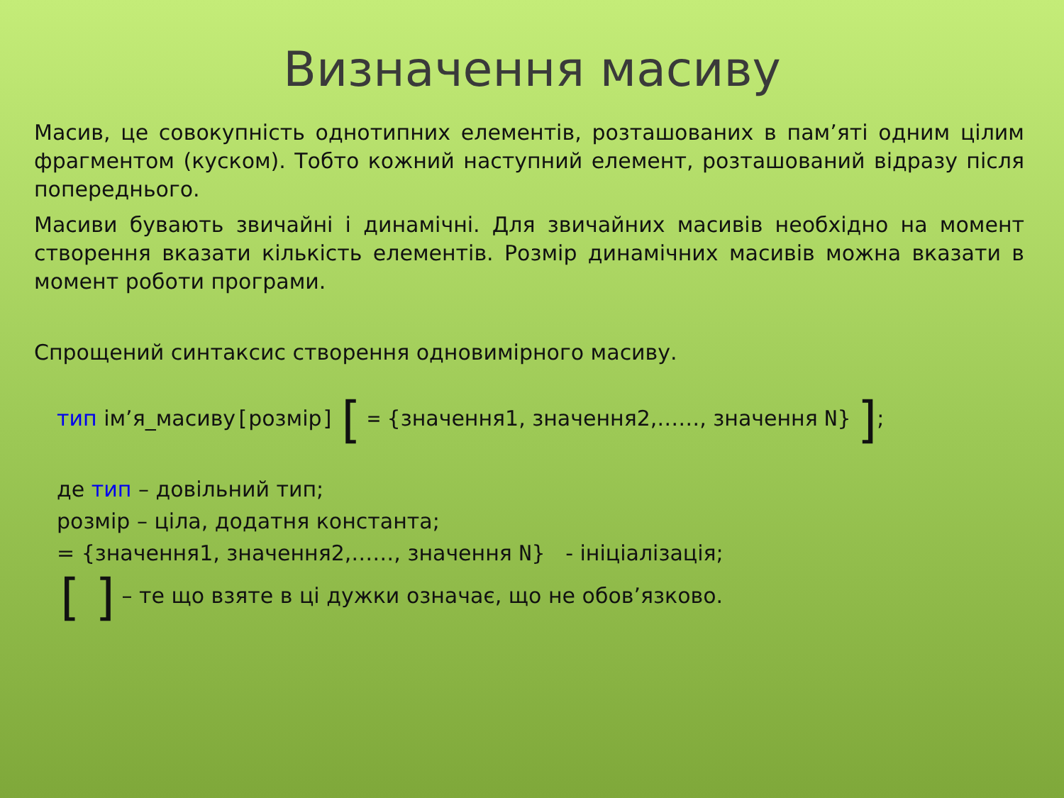Визначення масиву
Масив, це совокупність однотипних елементів, розташованих в пам’яті одним цілим фрагментом (куском). Тобто кожний наступний елемент, розташований відразу після попереднього.
Масиви бувають звичайні і динамічні. Для звичайних масивів необхідно на момент створення вказати кількість елементів. Розмір динамічних масивів можна вказати в момент роботи програми.
Спрощений синтаксис створення одновимірного масиву.
тип ім’я_масиву[розмір] [ = {значення1, значення2,……, значення N} ];
де тип – довільний тип;
розмір – ціла, додатня константа;
= {значення1, значення2,……, значення N} - ініціалізація;
[ ] – те що взяте в ці дужки означає, що не обов’язково.